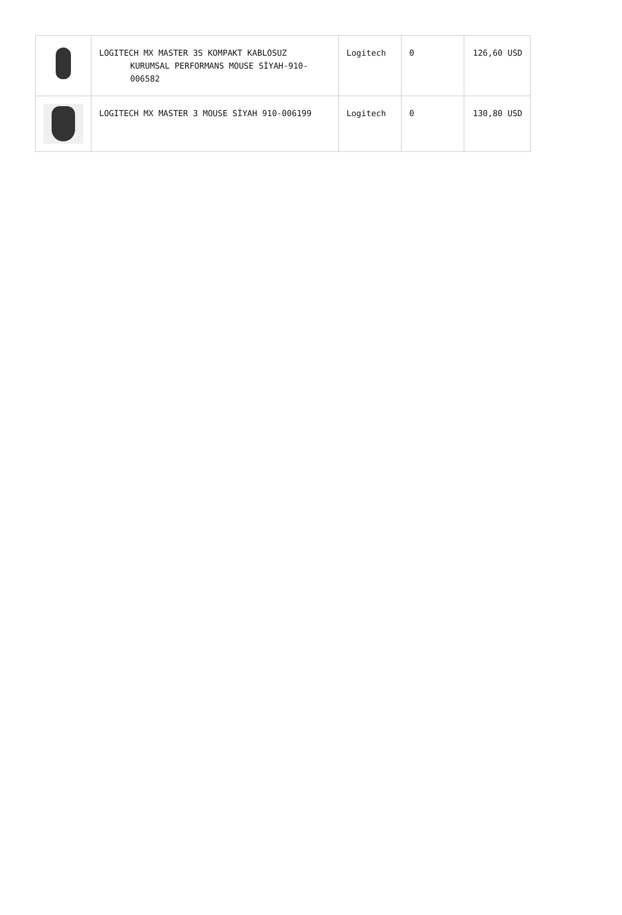| | LOGITECH MX MASTER 3S KOMPAKT KABLOSUZ KURUMSAL PERFORMANS MOUSE SİYAH-910-006582 | Logitech | 0 | 126,60 USD |
| | LOGITECH MX MASTER 3 MOUSE SİYAH 910-006199 | Logitech | 0 | 130,80 USD |